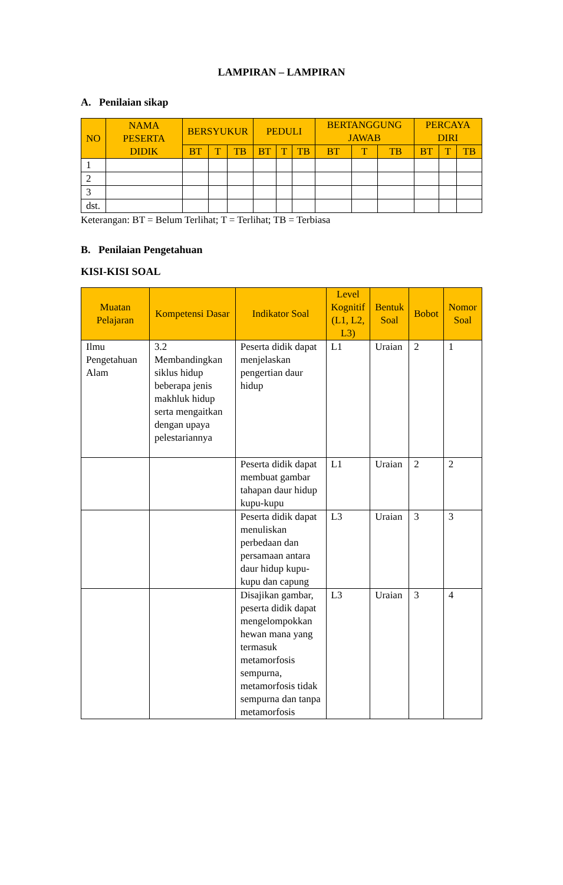LAMPIRAN – LAMPIRAN
A. Penilaian sikap
| NO | NAMA PESERTA DIDIK | BERSYUKUR | | | PEDULI | | | BERTANGGUNG JAWAB | | | PERCAYA DIRI | | |
| --- | --- | --- | --- | --- | --- | --- | --- | --- | --- | --- | --- | --- | --- |
| | | BT | T | TB | BT | T | TB | BT | T | TB | BT | T | TB |
| 1 | | | | | | | | | | | | | |
| 2 | | | | | | | | | | | | | |
| 3 | | | | | | | | | | | | | |
| dst. | | | | | | | | | | | | | |
Keterangan: BT = Belum Terlihat; T = Terlihat; TB = Terbiasa
B. Penilaian Pengetahuan
KISI-KISI SOAL
| Muatan Pelajaran | Kompetensi Dasar | Indikator Soal | Level Kognitif (L1, L2, L3) | Bentuk Soal | Bobot | Nomor Soal |
| --- | --- | --- | --- | --- | --- | --- |
| Ilmu Pengetahuan Alam | 3.2 Membandingkan siklus hidup beberapa jenis makhluk hidup serta mengaitkan dengan upaya pelestariannya | Peserta didik dapat menjelaskan pengertian daur hidup | L1 | Uraian | 2 | 1 |
| | | Peserta didik dapat membuat gambar tahapan daur hidup kupu-kupu | L1 | Uraian | 2 | 2 |
| | | Peserta didik dapat menuliskan perbedaan dan persamaan antara daur hidup kupu-kupu dan capung | L3 | Uraian | 3 | 3 |
| | | Disajikan gambar, peserta didik dapat mengelompokkan hewan mana yang termasuk metamorfosis sempurna, metamorfosis tidak sempurna dan tanpa metamorfosis | L3 | Uraian | 3 | 4 |